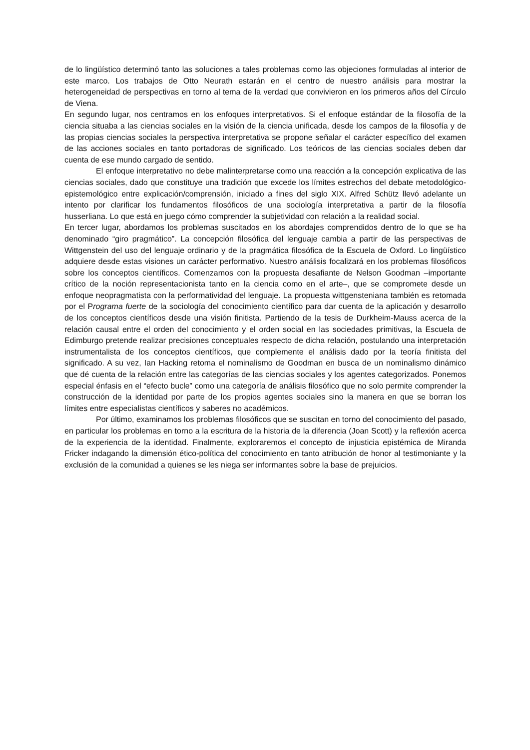de lo lingüístico determinó tanto las soluciones a tales problemas como las objeciones formuladas al interior de este marco. Los trabajos de Otto Neurath estarán en el centro de nuestro análisis para mostrar la heterogeneidad de perspectivas en torno al tema de la verdad que convivieron en los primeros años del Círculo de Viena.
En segundo lugar, nos centramos en los enfoques interpretativos. Si el enfoque estándar de la filosofía de la ciencia situaba a las ciencias sociales en la visión de la ciencia unificada, desde los campos de la filosofía y de las propias ciencias sociales la perspectiva interpretativa se propone señalar el carácter específico del examen de las acciones sociales en tanto portadoras de significado. Los teóricos de las ciencias sociales deben dar cuenta de ese mundo cargado de sentido.
El enfoque interpretativo no debe malinterpretarse como una reacción a la concepción explicativa de las ciencias sociales, dado que constituye una tradición que excede los límites estrechos del debate metodológico-epistemológico entre explicación/comprensión, iniciado a fines del siglo XIX. Alfred Schütz llevó adelante un intento por clarificar los fundamentos filosóficos de una sociología interpretativa a partir de la filosofía husserliana. Lo que está en juego cómo comprender la subjetividad con relación a la realidad social.
En tercer lugar, abordamos los problemas suscitados en los abordajes comprendidos dentro de lo que se ha denominado “giro pragmático”. La concepción filosófica del lenguaje cambia a partir de las perspectivas de Wittgenstein del uso del lenguaje ordinario y de la pragmática filosófica de la Escuela de Oxford. Lo lingüístico adquiere desde estas visiones un carácter performativo. Nuestro análisis focalizará en los problemas filosóficos sobre los conceptos científicos. Comenzamos con la propuesta desafiante de Nelson Goodman –importante crítico de la noción representacionista tanto en la ciencia como en el arte–, que se compromete desde un enfoque neopragmatista con la performatividad del lenguaje. La propuesta wittgensteniana también es retomada por el Programa fuerte de la sociología del conocimiento científico para dar cuenta de la aplicación y desarrollo de los conceptos científicos desde una visión finitista. Partiendo de la tesis de Durkheim-Mauss acerca de la relación causal entre el orden del conocimiento y el orden social en las sociedades primitivas, la Escuela de Edimburgo pretende realizar precisiones conceptuales respecto de dicha relación, postulando una interpretación instrumentalista de los conceptos científicos, que complemente el análisis dado por la teoría finitista del significado. A su vez, Ian Hacking retoma el nominalismo de Goodman en busca de un nominalismo dinámico que dé cuenta de la relación entre las categorías de las ciencias sociales y los agentes categorizados. Ponemos especial énfasis en el “efecto bucle” como una categoría de análisis filosófico que no solo permite comprender la construcción de la identidad por parte de los propios agentes sociales sino la manera en que se borran los límites entre especialistas científicos y saberes no académicos.
Por último, examinamos los problemas filosóficos que se suscitan en torno del conocimiento del pasado, en particular los problemas en torno a la escritura de la historia de la diferencia (Joan Scott) y la reflexión acerca de la experiencia de la identidad. Finalmente, exploraremos el concepto de injusticia epistémica de Miranda Fricker indagando la dimensión ético-política del conocimiento en tanto atribución de honor al testimoniante y la exclusión de la comunidad a quienes se les niega ser informantes sobre la base de prejuicios.